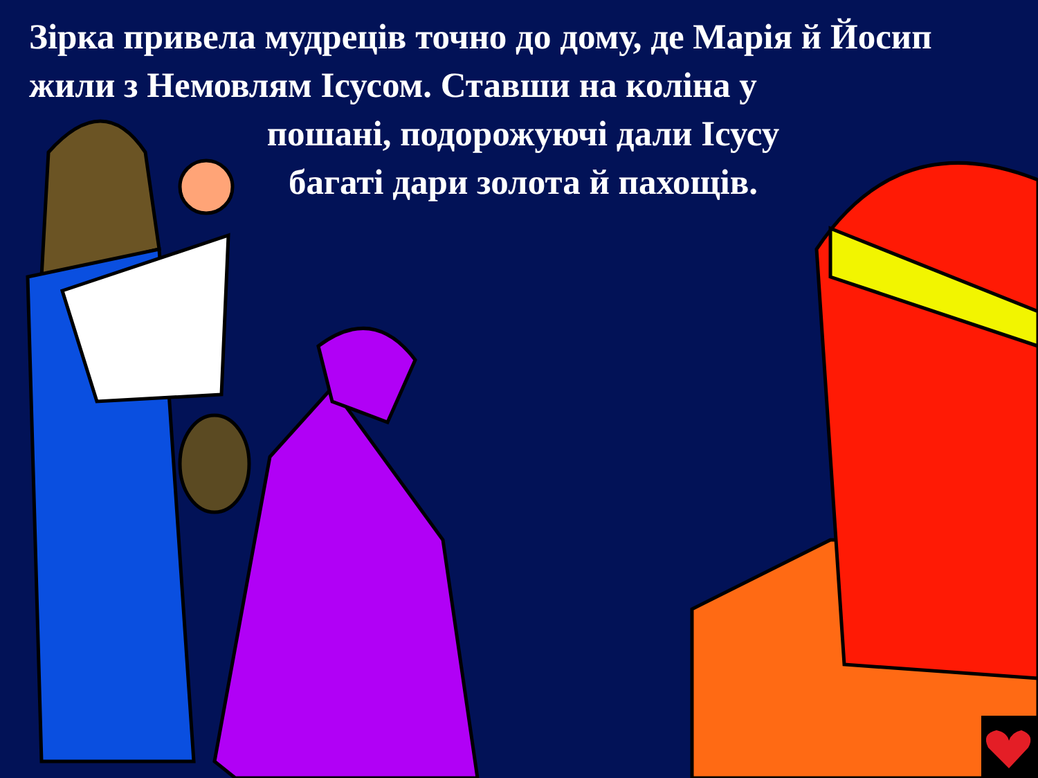Зірка привела мудреців точно до дому, де Марія й Йосип жили з Немовлям Ісусом. Ставши на коліна у
пошані, подорожуючі дали Ісусу
багаті дари золота й пахощів.